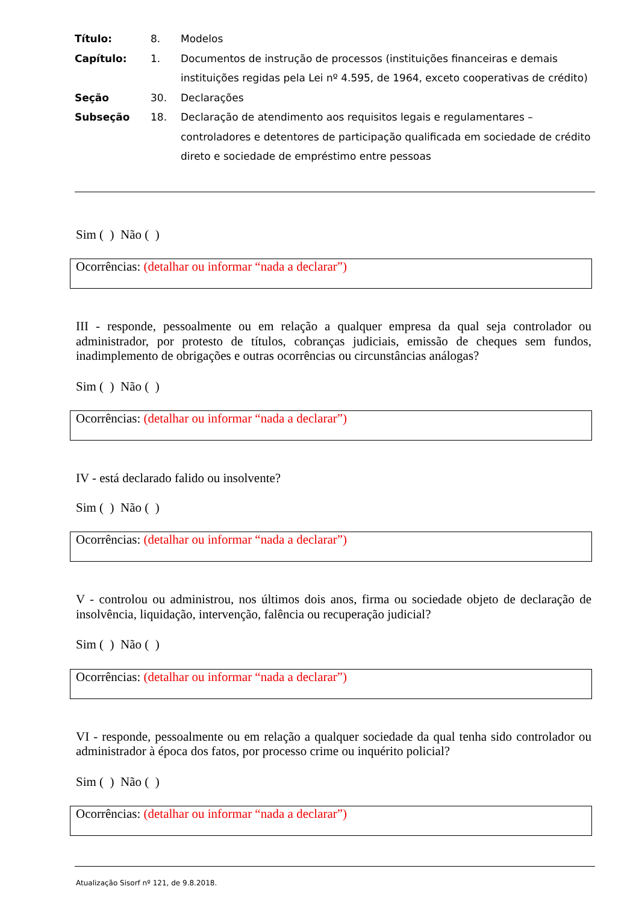| Título: | 8. | Modelos |
| Capítulo: | 1. | Documentos de instrução de processos (instituições financeiras e demais instituições regidas pela Lei nº 4.595, de 1964, exceto cooperativas de crédito) |
| Seção | 30. | Declarações |
| Subseção | 18. | Declaração de atendimento aos requisitos legais e regulamentares – controladores e detentores de participação qualificada em sociedade de crédito direto e sociedade de empréstimo entre pessoas |
Sim ( ) Não ( )
Ocorrências: (detalhar ou informar “nada a declarar”)
III - responde, pessoalmente ou em relação a qualquer empresa da qual seja controlador ou administrador, por protesto de títulos, cobranças judiciais, emissão de cheques sem fundos, inadimplemento de obrigações e outras ocorrências ou circunstâncias análogas?
Sim ( ) Não ( )
Ocorrências: (detalhar ou informar “nada a declarar”)
IV - está declarado falido ou insolvente?
Sim ( ) Não ( )
Ocorrências: (detalhar ou informar “nada a declarar”)
V - controlou ou administrou, nos últimos dois anos, firma ou sociedade objeto de declaração de insolvência, liquidação, intervenção, falência ou recuperação judicial?
Sim ( ) Não ( )
Ocorrências: (detalhar ou informar “nada a declarar”)
VI - responde, pessoalmente ou em relação a qualquer sociedade da qual tenha sido controlador ou administrador à época dos fatos, por processo crime ou inquérito policial?
Sim ( ) Não ( )
Ocorrências: (detalhar ou informar “nada a declarar”)
Atualização Sisorf nº 121, de 9.8.2018.